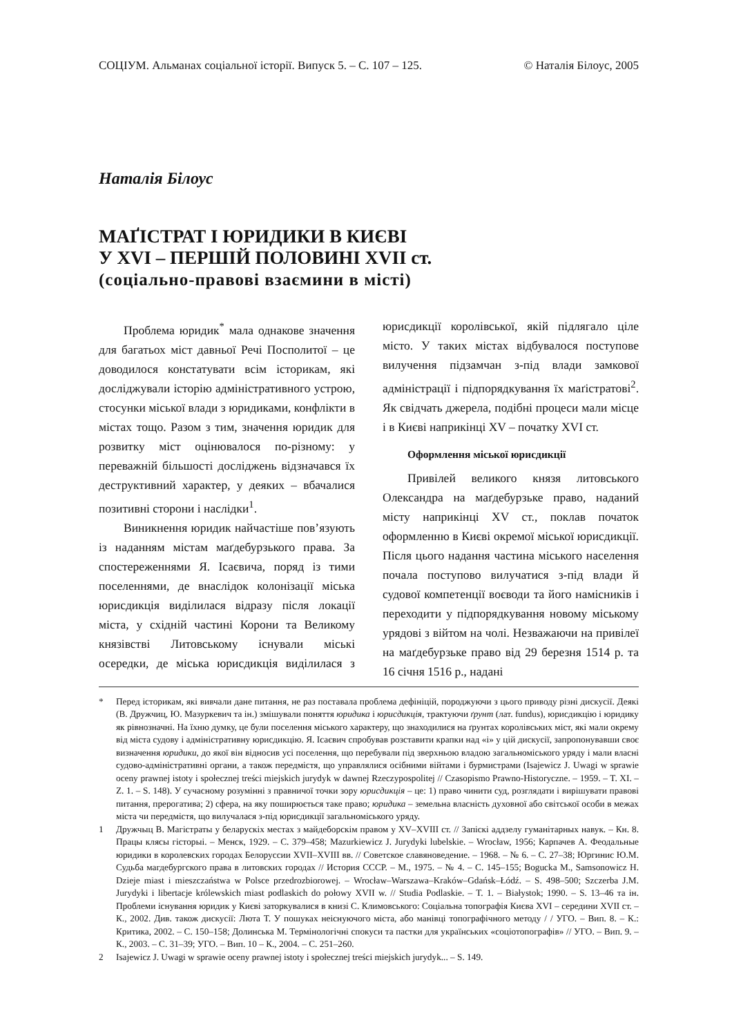СОЦІУМ. Альманах соціальної історії. Випуск 5. – С. 107 – 125. © Наталія Білоус, 2005
Наталія Білоус
МАҐІСТРАТ І ЮРИДИКИ В КИЄВІ
У XVI – ПЕРШІЙ ПОЛОВИНІ XVII ст.
(соціально-правові взаємини в місті)
Проблема юридик<sup>*</sup> мала однакове значення для багатьох міст давньої Речі Посполитої – це доводилося констатувати всім історикам, які досліджували історію адміністративного устрою, стосунки міської влади з юридиками, конфлікти в містах тощо. Разом з тим, значення юридик для розвитку міст оцінювалося по-різному: у переважній більшості досліджень відзначався їх деструктивний характер, у деяких – вбачалися позитивні сторони і наслідки<sup>1</sup>.
Виникнення юридик найчастіше пов’язують із наданням містам маґдебурзького права. За спостереженнями Я. Ісаєвича, поряд із тими поселеннями, де внаслідок колонізації міська юрисдикція виділилася відразу після локації міста, у східній частині Корони та Великому князівстві Литовському існували міські осередки, де міська юрисдикція виділилася з юрисдикції королівської, якій підлягало ціле місто. У таких містах відбувалося поступове вилучення підзамчан з-під влади замкової адміністрації і підпорядкування їх маґістратові<sup>2</sup>. Як свідчать джерела, подібні процеси мали місце і в Києві наприкінці XV – початку XVI ст.
Оформлення міської юрисдикції
Привілей великого князя литовського Олександра на маґдебурзьке право, наданий місту наприкінці XV ст., поклав початок оформленню в Києві окремої міської юрисдикції. Після цього надання частина міського населення почала поступово вилучатися з-під влади й судової компетенції воєводи та його намісників і переходити у підпорядкування новому міському урядові з війтом на чолі. Незважаючи на привілеї на маґдебурзьке право від 29 березня 1514 р. та 16 січня 1516 р., надані
* Перед історикам, які вивчали дане питання, не раз поставала проблема дефініцій, породжуючи з цього приводу різні дискусії. Деякі (В. Дружчиц, Ю. Мазуркевич та ін.) змішували поняття юридика і юрисдикція, трактуючи ґрунт (лат. fundus), юрисдикцію і юридику як рівнозначні. На їхню думку, це були поселення міського характеру, що знаходилися на ґрунтах королівських міст, які мали окрему від міста судову і адміністративну юрисдикцію. Я. Ісаєвич спробував розставити крапки над «і» у цій дискусії, запропонувавши своє визначення юридики, до якої він відносив усі поселення, що перебували під зверхньою владою загальноміського уряду і мали власні судово-адміністративні органи, а також передмістя, що управлялися осібними війтами і бурмистрами (Isajewicz J. Uwagi w sprawie oceny prawnej istoty i społecznej treści miejskich jurydyk w dawnej Rzeczypospolitej // Czasopismo Prawno-Historyczne. – 1959. – T. XI. – Z. 1. – S. 148). У сучасному розумінні з правничої точки зору юрисдикція – це: 1) право чинити суд, розглядати і вирішувати правові питання, прерогатива; 2) сфера, на яку поширюється таке право; юридика – земельна власність духовної або світської особи в межах міста чи передмістя, що вилучалася з-під юрисдикції загальноміського уряду.
1 Дружчыц В. Магістраты у беларускіх местах з майдеборскім правом у XV–XVIII ст. // Запіскі аддзелу гуманітарных навук. – Кн. 8. Працы клясы гісторыі. – Менск, 1929. – С. 379–458; Mazurkiewicz J. Jurydyki lubelskie. – Wrocław, 1956; Карпачев А. Феодальные юридики в королевских городах Белоруссии XVII–XVIII вв. // Советское славяноведение. – 1968. – № 6. – С. 27–38; Юргинис Ю.М. Судьба магдебургского права в литовских городах // История СССР. – М., 1975. – № 4. – С. 145–155; Bogucka M., Samsonowicz H. Dzieje miast i mieszczaństwa w Polsce przedrozbiorowej. – Wrocław–Warszawa–Kraków–Gdańsk–Łódź. – S. 498–500; Szczerba J.M. Jurydyki i libertacje królewskich miast podlaskich do połowy XVII w. // Studia Podlaskie. – T. 1. – Białystok; 1990. – S. 13–46 та ін. Проблеми існування юридик у Києві заторкувалися в книзі С. Климовського: Соціальна топографія Києва XVI – середини XVII ст. – К., 2002. Див. також дискусії: Люта Т. У пошуках неіснуючого міста, або манівці топографічного методу / / УГО. – Вип. 8. – К.: Критика, 2002. – С. 150–158; Долинська М. Термінологічні спокуси та пастки для українських «соціотопографів» // УГО. – Вип. 9. – К., 2003. – С. 31–39; УГО. – Вип. 10 – К., 2004. – С. 251–260.
2 Isajewicz J. Uwagi w sprawie oceny prawnej istoty i społecznej treści miejskich jurydyk... – S. 149.